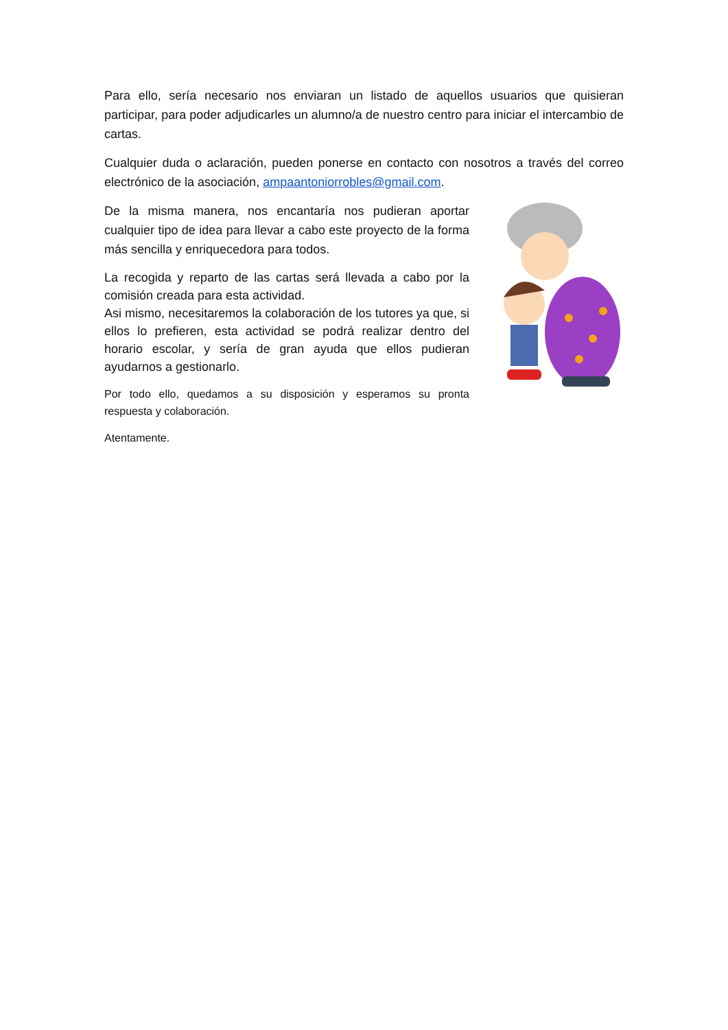Para ello, sería necesario nos enviaran un listado de aquellos usuarios que quisieran participar, para poder adjudicarles un alumno/a de nuestro centro para iniciar el intercambio de cartas.
Cualquier duda o aclaración, pueden ponerse en contacto con nosotros a través del correo electrónico de la asociación, ampaantoniorrobles@gmail.com.
De la misma manera, nos encantaría nos pudieran aportar cualquier tipo de idea para llevar a cabo este proyecto de la forma más sencilla y enriquecedora para todos.
La recogida y reparto de las cartas será llevada a cabo por la comisión creada para esta actividad.
Asi mismo, necesitaremos la colaboración de los tutores ya que, si ellos lo prefieren, esta actividad se podrá realizar dentro del horario escolar, y sería de gran ayuda que ellos pudieran ayudarnos a gestionarlo.
Por todo ello, quedamos a su disposición y esperamos su pronta respuesta y colaboración.
Atentamente.